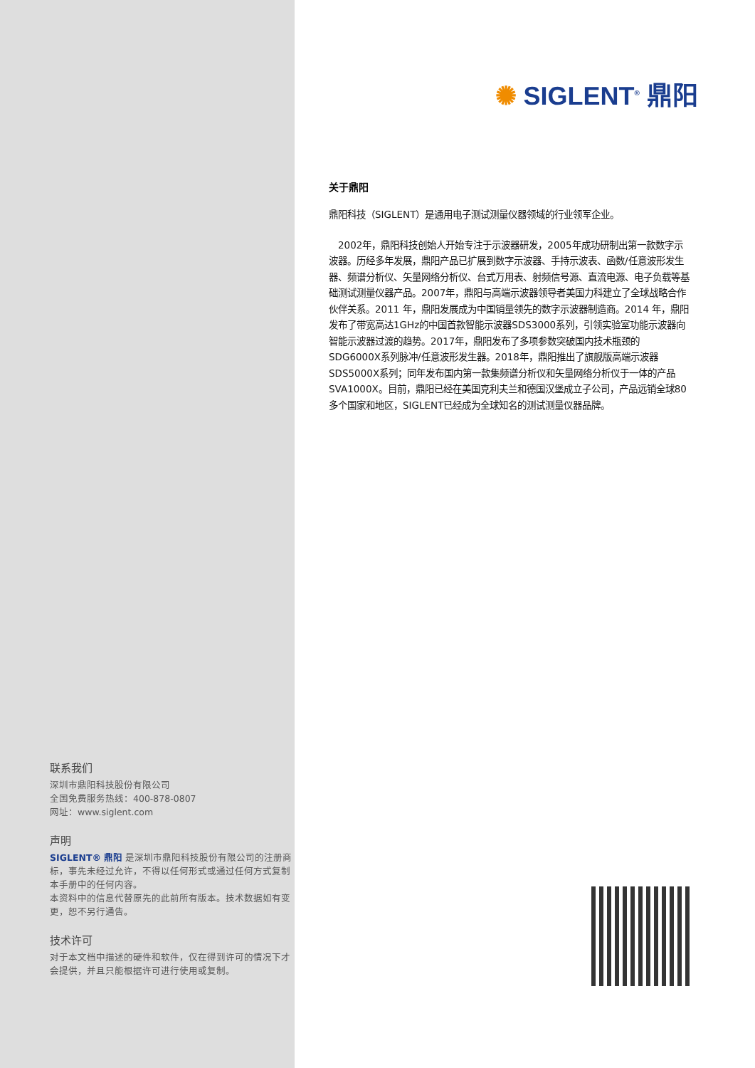联系我们
深圳市鼎阳科技股份有限公司
全国免费服务热线：400-878-0807
网址：www.siglent.com
声明
SIGLENT® 鼎阳 是深圳市鼎阳科技股份有限公司的注册商标，事先未经过允许，不得以任何形式或通过任何方式复制本手册中的任何内容。
本资料中的信息代替原先的此前所有版本。技术数据如有变更，恕不另行通告。
技术许可
对于本文档中描述的硬件和软件，仅在得到许可的情况下才会提供，并且只能根据许可进行使用或复制。
✺ SIGLENT<sup>®</sup> 鼎阳
关于鼎阳
鼎阳科技（SIGLENT）是通用电子测试测量仪器领域的行业领军企业。
　2002年，鼎阳科技创始人开始专注于示波器研发，2005年成功研制出第一款数字示波器。历经多年发展，鼎阳产品已扩展到数字示波器、手持示波表、函数/任意波形发生器、频谱分析仪、矢量网络分析仪、台式万用表、射频信号源、直流电源、电子负载等基础测试测量仪器产品。2007年，鼎阳与高端示波器领导者美国力科建立了全球战略合作伙伴关系。2011 年，鼎阳发展成为中国销量领先的数字示波器制造商。2014 年，鼎阳发布了带宽高达1GHz的中国首款智能示波器SDS3000系列，引领实验室功能示波器向智能示波器过渡的趋势。2017年，鼎阳发布了多项参数突破国内技术瓶颈的SDG6000X系列脉冲/任意波形发生器。2018年，鼎阳推出了旗舰版高端示波器SDS5000X系列；同年发布国内第一款集频谱分析仪和矢量网络分析仪于一体的产品SVA1000X。目前，鼎阳已经在美国克利夫兰和德国汉堡成立子公司，产品远销全球80多个国家和地区，SIGLENT已经成为全球知名的测试测量仪器品牌。